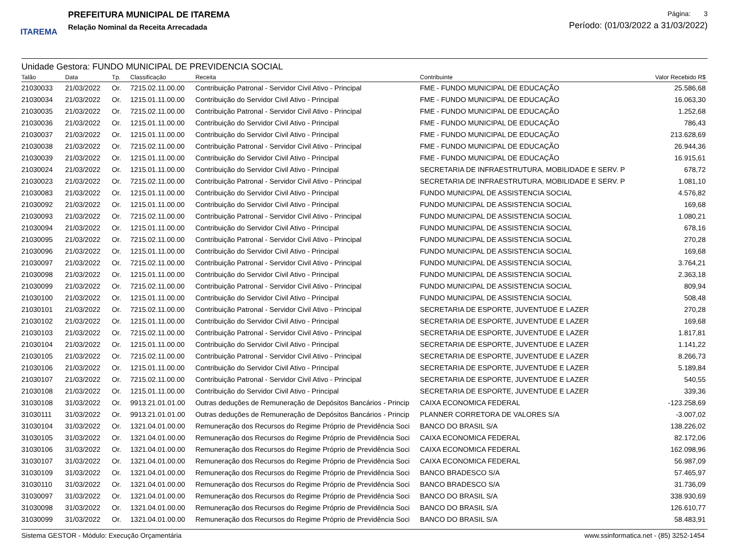ITAREMA
PREFEITURA MUNICIPAL DE ITAREMA
Relação Nominal da Receita Arrecadada
Página: 3
Período: (01/03/2022 a 31/03/2022)
Unidade Gestora: FUNDO MUNICIPAL DE PREVIDENCIA SOCIAL
| Talão | Data | Tp. | Classificação | Receita | Contribuinte | Valor Recebido R$ |
| --- | --- | --- | --- | --- | --- | --- |
| 21030033 | 21/03/2022 | Or. | 7215.02.11.00.00 | Contribuição Patronal - Servidor Civil Ativo - Principal | FME - FUNDO MUNICIPAL DE EDUCAÇÃO | 25.586,68 |
| 21030034 | 21/03/2022 | Or. | 1215.01.11.00.00 | Contribuição do Servidor Civil Ativo - Principal | FME - FUNDO MUNICIPAL DE EDUCAÇÃO | 16.063,30 |
| 21030035 | 21/03/2022 | Or. | 7215.02.11.00.00 | Contribuição Patronal - Servidor Civil Ativo - Principal | FME - FUNDO MUNICIPAL DE EDUCAÇÃO | 1.252,68 |
| 21030036 | 21/03/2022 | Or. | 1215.01.11.00.00 | Contribuição do Servidor Civil Ativo - Principal | FME - FUNDO MUNICIPAL DE EDUCAÇÃO | 786,43 |
| 21030037 | 21/03/2022 | Or. | 1215.01.11.00.00 | Contribuição do Servidor Civil Ativo - Principal | FME - FUNDO MUNICIPAL DE EDUCAÇÃO | 213.628,69 |
| 21030038 | 21/03/2022 | Or. | 7215.02.11.00.00 | Contribuição Patronal - Servidor Civil Ativo - Principal | FME - FUNDO MUNICIPAL DE EDUCAÇÃO | 26.944,36 |
| 21030039 | 21/03/2022 | Or. | 1215.01.11.00.00 | Contribuição do Servidor Civil Ativo - Principal | FME - FUNDO MUNICIPAL DE EDUCAÇÃO | 16.915,61 |
| 21030024 | 21/03/2022 | Or. | 1215.01.11.00.00 | Contribuição do Servidor Civil Ativo - Principal | SECRETARIA DE INFRAESTRUTURA, MOBILIDADE E SERV. P | 678,72 |
| 21030023 | 21/03/2022 | Or. | 7215.02.11.00.00 | Contribuição Patronal - Servidor Civil Ativo - Principal | SECRETARIA DE INFRAESTRUTURA, MOBILIDADE E SERV. P | 1.081,10 |
| 21030083 | 21/03/2022 | Or. | 1215.01.11.00.00 | Contribuição do Servidor Civil Ativo - Principal | FUNDO MUNICIPAL DE ASSISTENCIA SOCIAL | 4.576,82 |
| 21030092 | 21/03/2022 | Or. | 1215.01.11.00.00 | Contribuição do Servidor Civil Ativo - Principal | FUNDO MUNICIPAL DE ASSISTENCIA SOCIAL | 169,68 |
| 21030093 | 21/03/2022 | Or. | 7215.02.11.00.00 | Contribuição Patronal - Servidor Civil Ativo - Principal | FUNDO MUNICIPAL DE ASSISTENCIA SOCIAL | 1.080,21 |
| 21030094 | 21/03/2022 | Or. | 1215.01.11.00.00 | Contribuição do Servidor Civil Ativo - Principal | FUNDO MUNICIPAL DE ASSISTENCIA SOCIAL | 678,16 |
| 21030095 | 21/03/2022 | Or. | 7215.02.11.00.00 | Contribuição Patronal - Servidor Civil Ativo - Principal | FUNDO MUNICIPAL DE ASSISTENCIA SOCIAL | 270,28 |
| 21030096 | 21/03/2022 | Or. | 1215.01.11.00.00 | Contribuição do Servidor Civil Ativo - Principal | FUNDO MUNICIPAL DE ASSISTENCIA SOCIAL | 169,68 |
| 21030097 | 21/03/2022 | Or. | 7215.02.11.00.00 | Contribuição Patronal - Servidor Civil Ativo - Principal | FUNDO MUNICIPAL DE ASSISTENCIA SOCIAL | 3.764,21 |
| 21030098 | 21/03/2022 | Or. | 1215.01.11.00.00 | Contribuição do Servidor Civil Ativo - Principal | FUNDO MUNICIPAL DE ASSISTENCIA SOCIAL | 2.363,18 |
| 21030099 | 21/03/2022 | Or. | 7215.02.11.00.00 | Contribuição Patronal - Servidor Civil Ativo - Principal | FUNDO MUNICIPAL DE ASSISTENCIA SOCIAL | 809,94 |
| 21030100 | 21/03/2022 | Or. | 1215.01.11.00.00 | Contribuição do Servidor Civil Ativo - Principal | FUNDO MUNICIPAL DE ASSISTENCIA SOCIAL | 508,48 |
| 21030101 | 21/03/2022 | Or. | 7215.02.11.00.00 | Contribuição Patronal - Servidor Civil Ativo - Principal | SECRETARIA DE ESPORTE, JUVENTUDE E LAZER | 270,28 |
| 21030102 | 21/03/2022 | Or. | 1215.01.11.00.00 | Contribuição do Servidor Civil Ativo - Principal | SECRETARIA DE ESPORTE, JUVENTUDE E LAZER | 169,68 |
| 21030103 | 21/03/2022 | Or. | 7215.02.11.00.00 | Contribuição Patronal - Servidor Civil Ativo - Principal | SECRETARIA DE ESPORTE, JUVENTUDE E LAZER | 1.817,81 |
| 21030104 | 21/03/2022 | Or. | 1215.01.11.00.00 | Contribuição do Servidor Civil Ativo - Principal | SECRETARIA DE ESPORTE, JUVENTUDE E LAZER | 1.141,22 |
| 21030105 | 21/03/2022 | Or. | 7215.02.11.00.00 | Contribuição Patronal - Servidor Civil Ativo - Principal | SECRETARIA DE ESPORTE, JUVENTUDE E LAZER | 8.266,73 |
| 21030106 | 21/03/2022 | Or. | 1215.01.11.00.00 | Contribuição do Servidor Civil Ativo - Principal | SECRETARIA DE ESPORTE, JUVENTUDE E LAZER | 5.189,84 |
| 21030107 | 21/03/2022 | Or. | 7215.02.11.00.00 | Contribuição Patronal - Servidor Civil Ativo - Principal | SECRETARIA DE ESPORTE, JUVENTUDE E LAZER | 540,55 |
| 21030108 | 21/03/2022 | Or. | 1215.01.11.00.00 | Contribuição do Servidor Civil Ativo - Principal | SECRETARIA DE ESPORTE, JUVENTUDE E LAZER | 339,36 |
| 31030108 | 31/03/2022 | Or. | 9913.21.01.01.00 | Outras deduções de Remuneração de Depósitos Bancários - Princip | CAIXA ECONOMICA FEDERAL | -123.258,69 |
| 31030111 | 31/03/2022 | Or. | 9913.21.01.01.00 | Outras deduções de Remuneração de Depósitos Bancários - Princip | PLANNER CORRETORA DE VALORES S/A | -3.007,02 |
| 31030104 | 31/03/2022 | Or. | 1321.04.01.00.00 | Remuneração dos Recursos do Regime Próprio de Previdência Soci | BANCO DO BRASIL S/A | 138.226,02 |
| 31030105 | 31/03/2022 | Or. | 1321.04.01.00.00 | Remuneração dos Recursos do Regime Próprio de Previdência Soci | CAIXA ECONOMICA FEDERAL | 82.172,06 |
| 31030106 | 31/03/2022 | Or. | 1321.04.01.00.00 | Remuneração dos Recursos do Regime Próprio de Previdência Soci | CAIXA ECONOMICA FEDERAL | 162.098,96 |
| 31030107 | 31/03/2022 | Or. | 1321.04.01.00.00 | Remuneração dos Recursos do Regime Próprio de Previdência Soci | CAIXA ECONOMICA FEDERAL | 56.987,09 |
| 31030109 | 31/03/2022 | Or. | 1321.04.01.00.00 | Remuneração dos Recursos do Regime Próprio de Previdência Soci | BANCO BRADESCO S/A | 57.465,97 |
| 31030110 | 31/03/2022 | Or. | 1321.04.01.00.00 | Remuneração dos Recursos do Regime Próprio de Previdência Soci | BANCO BRADESCO S/A | 31.736,09 |
| 31030097 | 31/03/2022 | Or. | 1321.04.01.00.00 | Remuneração dos Recursos do Regime Próprio de Previdência Soci | BANCO DO BRASIL S/A | 338.930,69 |
| 31030098 | 31/03/2022 | Or. | 1321.04.01.00.00 | Remuneração dos Recursos do Regime Próprio de Previdência Soci | BANCO DO BRASIL S/A | 126.610,77 |
| 31030099 | 31/03/2022 | Or. | 1321.04.01.00.00 | Remuneração dos Recursos do Regime Próprio de Previdência Soci | BANCO DO BRASIL S/A | 58.483,91 |
Sistema GESTOR - Módulo: Execução Orçamentária www.ssinformatica.net - (85) 3252-1454